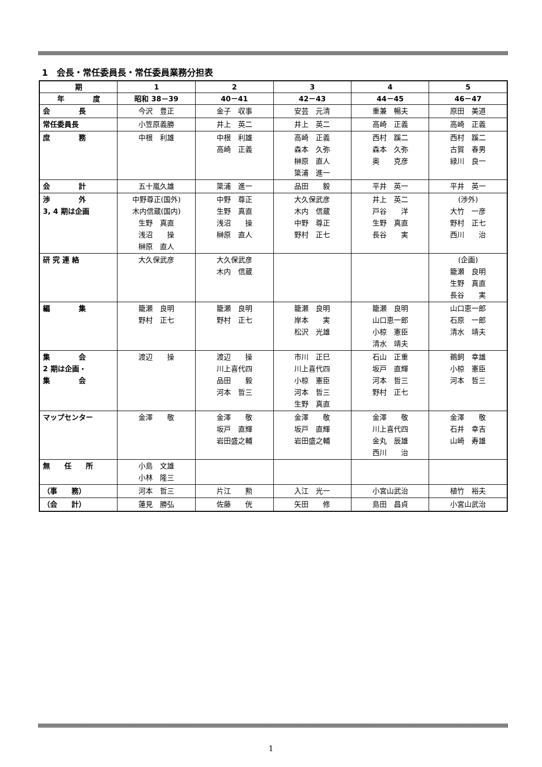1　会長・常任委員長・常任委員業務分担表
| 期 | 1 | 2 | 3 | 4 | 5 |
| --- | --- | --- | --- | --- | --- |
| 年 度 | 昭和 38－39 | 40－41 | 42－43 | 44－45 | 46－47 |
| 会 長 | 今沢 豊正 | 金子 収事 | 安芸 元清 | 重兼 暢夫 | 原田 美道 |
| 常任委員長 | 小笠原義勝 | 井上 英二 | 井上 英二 | 高崎 正義 | 高崎 正義 |
| 庶 務 | 中根 利雄 | 中根 利雄 高崎 正義 | 高崎 正義 森本 久弥 榊原 直人 簗浦 進一 | 西村 蹊二 森本 久弥 奥 克彦 | 西村 蹊二 古賀 春男 緑川 良一 |
| 会 計 | 五十嵐久雄 | 簗浦 進一 | 品田 毅 | 平井 英一 | 平井 英一 |
| 渉 外 3, 4 期は企画 | 中野尊正(国外) 木内信蔵(国内) 生野 真直 浅沼 操 榊原 直人 | 中野 尊正 生野 真直 浅沼 操 榊原 直人 | 大久保武彦 木内 信蔵 中野 尊正 野村 正七 | 井上 英二 戸谷 洋 生野 真直 長谷 実 | (渉外) 大竹 一彦 野村 正七 西川 治 |
| 研 究 連 絡 | 大久保武彦 | 大久保武彦 木内 信蔵 | | | (企画) 籠瀬 良明 生野 真直 長谷 実 |
| 編 集 | 籠瀬 良明 野村 正七 | 籠瀬 良明 野村 正七 | 籠瀬 良明 岸本 実 松沢 光雄 | 籠瀬 良明 山口恵一郎 小椋 憲臣 清水 靖夫 | 山口恵一郎 石原 一郎 清水 靖夫 |
| 集 会 2 期は企画・ 集 会 | 渡辺 操 | 渡辺 操 川上喜代四 品田 毅 河本 哲三 | 市川 正巳 川上喜代四 小椋 憲臣 河本 哲三 生野 真直 | 石山 正重 坂戸 直輝 河本 哲三 野村 正七 | 鵜飼 幸雄 小椋 憲臣 河本 哲三 |
| マップセンター | 金澤 敬 | 金澤 敬 坂戸 直輝 岩田盛之輔 | 金澤 敬 坂戸 直輝 岩田盛之輔 | 金澤 敬 川上喜代四 金丸 辰雄 西川 治 | 金澤 敬 石井 幸吉 山崎 寿雄 |
| 無 任 所 | 小島 文雄 小林 隆三 | | | | |
| （事 務） | 河本 哲三 | 片江 勲 | 入江 光一 | 小宮山武治 | 植竹 裕夫 |
| （会 計） | 蓮見 勝弘 | 佐藤 侊 | 矢田 修 | 島田 昌貞 | 小宮山武治 |
1